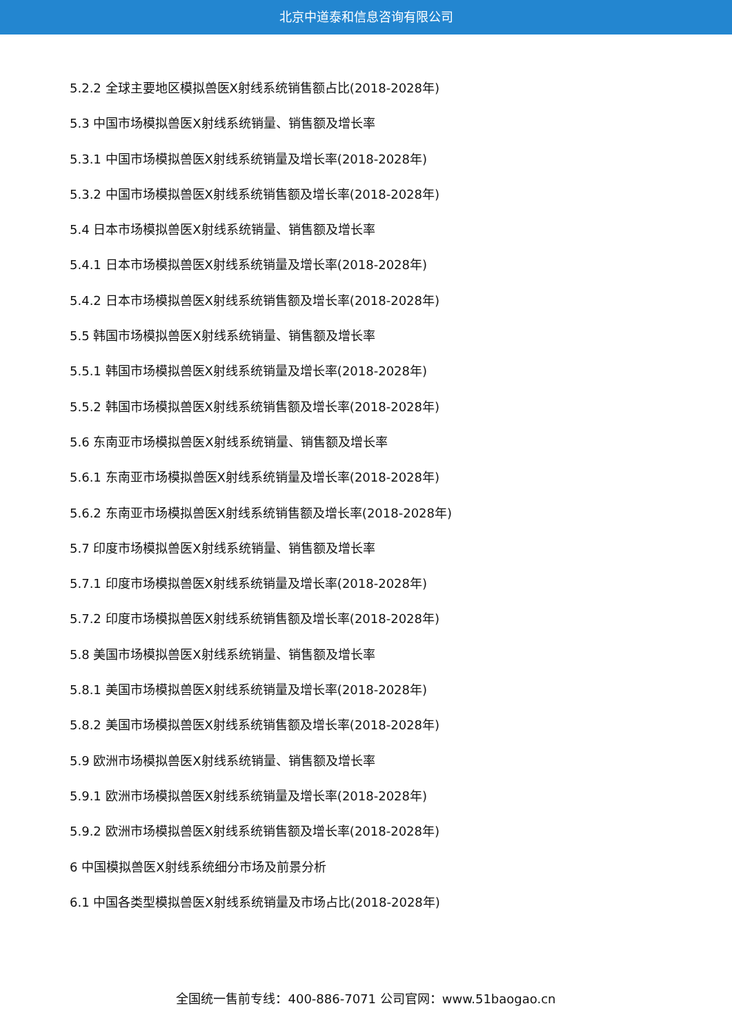北京中道泰和信息咨询有限公司
5.2.2 全球主要地区模拟兽医X射线系统销售额占比(2018-2028年)
5.3 中国市场模拟兽医X射线系统销量、销售额及增长率
5.3.1 中国市场模拟兽医X射线系统销量及增长率(2018-2028年)
5.3.2 中国市场模拟兽医X射线系统销售额及增长率(2018-2028年)
5.4 日本市场模拟兽医X射线系统销量、销售额及增长率
5.4.1 日本市场模拟兽医X射线系统销量及增长率(2018-2028年)
5.4.2 日本市场模拟兽医X射线系统销售额及增长率(2018-2028年)
5.5 韩国市场模拟兽医X射线系统销量、销售额及增长率
5.5.1 韩国市场模拟兽医X射线系统销量及增长率(2018-2028年)
5.5.2 韩国市场模拟兽医X射线系统销售额及增长率(2018-2028年)
5.6 东南亚市场模拟兽医X射线系统销量、销售额及增长率
5.6.1 东南亚市场模拟兽医X射线系统销量及增长率(2018-2028年)
5.6.2 东南亚市场模拟兽医X射线系统销售额及增长率(2018-2028年)
5.7 印度市场模拟兽医X射线系统销量、销售额及增长率
5.7.1 印度市场模拟兽医X射线系统销量及增长率(2018-2028年)
5.7.2 印度市场模拟兽医X射线系统销售额及增长率(2018-2028年)
5.8 美国市场模拟兽医X射线系统销量、销售额及增长率
5.8.1 美国市场模拟兽医X射线系统销量及增长率(2018-2028年)
5.8.2 美国市场模拟兽医X射线系统销售额及增长率(2018-2028年)
5.9 欧洲市场模拟兽医X射线系统销量、销售额及增长率
5.9.1 欧洲市场模拟兽医X射线系统销量及增长率(2018-2028年)
5.9.2 欧洲市场模拟兽医X射线系统销售额及增长率(2018-2028年)
6 中国模拟兽医X射线系统细分市场及前景分析
6.1 中国各类型模拟兽医X射线系统销量及市场占比(2018-2028年)
全国统一售前专线：400-886-7071 公司官网：www.51baogao.cn